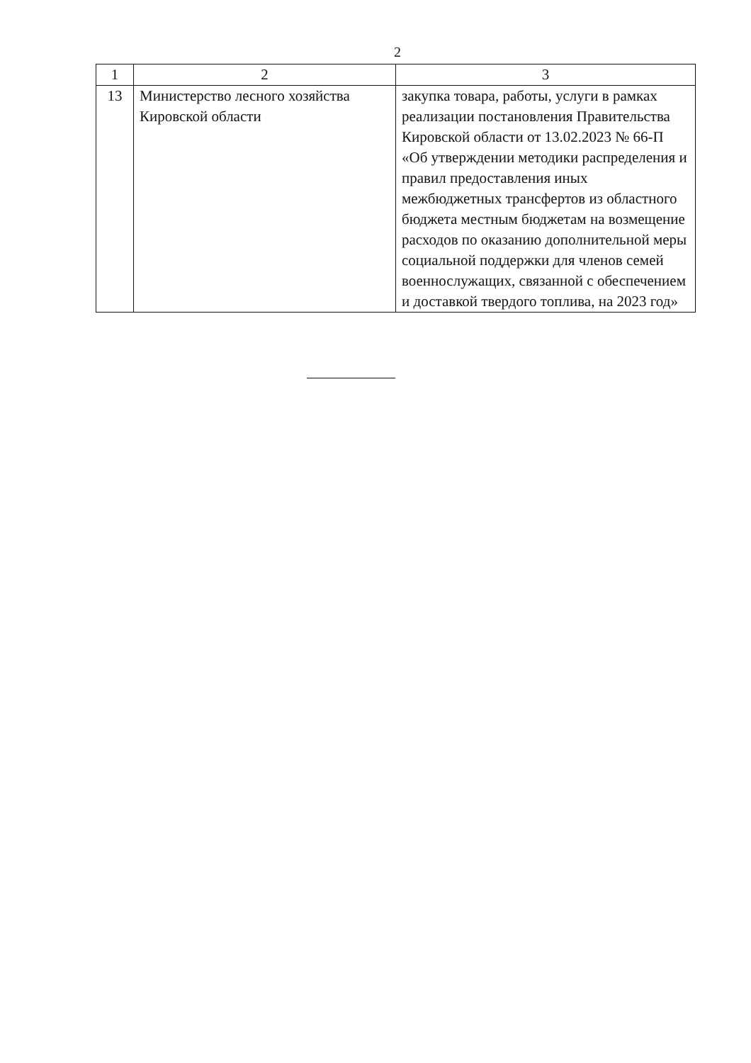2
| 1 | 2 | 3 |
| --- | --- | --- |
| 13 | Министерство лесного хозяйства Кировской области | закупка товара, работы, услуги в рамках реализации постановления Правительства Кировской области от 13.02.2023 № 66-П «Об утверждении методики распределения и правил предоставления иных межбюджетных трансфертов из областного бюджета местным бюджетам на возмещение расходов по оказанию дополнительной меры социальной поддержки для членов семей военнослужащих, связанной с обеспечением и доставкой твердого топлива, на 2023 год» |